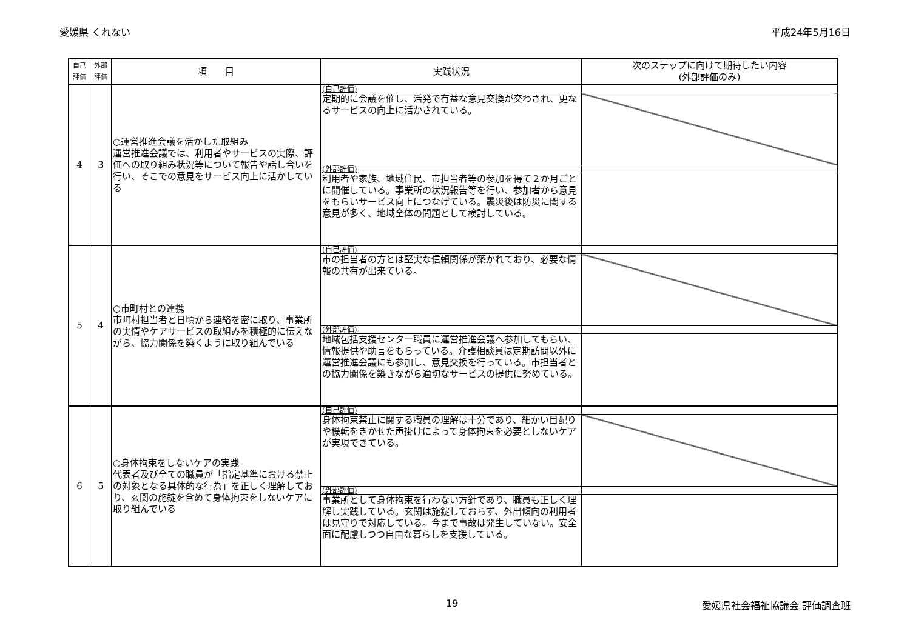愛媛県 くれない 平成24年5月16日
| 自己 評価 | 外部 評価 | 項 目 | 実践状況 | 次のステップに向けて期待したい内容 (外部評価のみ) |
| --- | --- | --- | --- | --- |
| 4 | 3 | ○運営推進会議を活かした取組み 運営推進会議では、利用者やサービスの実際、評価への取り組み状況等について報告や話し合いを行い、そこでの意見をサービス向上に活かしている | (自己評価) | |
| | | | 定期的に会議を催し、活発で有益な意見交換が交わされ、更なるサービスの向上に活かされている。 | |
| | | | (外部評価) | |
| | | | 利用者や家族、地域住民、市担当者等の参加を得て２か月ごとに開催している。事業所の状況報告等を行い、参加者から意見をもらいサービス向上につなげている。震災後は防災に関する意見が多く、地域全体の問題として検討している。 | |
| 5 | 4 | ○市町村との連携 市町村担当者と日頃から連絡を密に取り、事業所の実情やケアサービスの取組みを積極的に伝えながら、協力関係を築くように取り組んでいる | (自己評価) | |
| | | | 市の担当者の方とは堅実な信頼関係が築かれており、必要な情報の共有が出来ている。 | |
| | | | (外部評価) | |
| | | | 地域包括支援センター職員に運営推進会議へ参加してもらい、情報提供や助言をもらっている。介護相談員は定期訪問以外に運営推進会議にも参加し、意見交換を行っている。市担当者との協力関係を築きながら適切なサービスの提供に努めている。 | |
| 6 | 5 | ○身体拘束をしないケアの実践 代表者及び全ての職員が「指定基準における禁止の対象となる具体的な行為」を正しく理解しており、玄関の施錠を含めて身体拘束をしないケアに取り組んでいる | (自己評価) | |
| | | | 身体拘束禁止に関する職員の理解は十分であり、細かい目配りや機転をきかせた声掛けによって身体拘束を必要としないケアが実現できている。 | |
| | | | (外部評価) | |
| | | | 事業所として身体拘束を行わない方針であり、職員も正しく理解し実践している。玄関は施錠しておらず、外出傾向の利用者は見守りで対応している。今まで事故は発生していない。安全面に配慮しつつ自由な暮らしを支援している。 | |
19 愛媛県社会福祉協議会 評価調査班